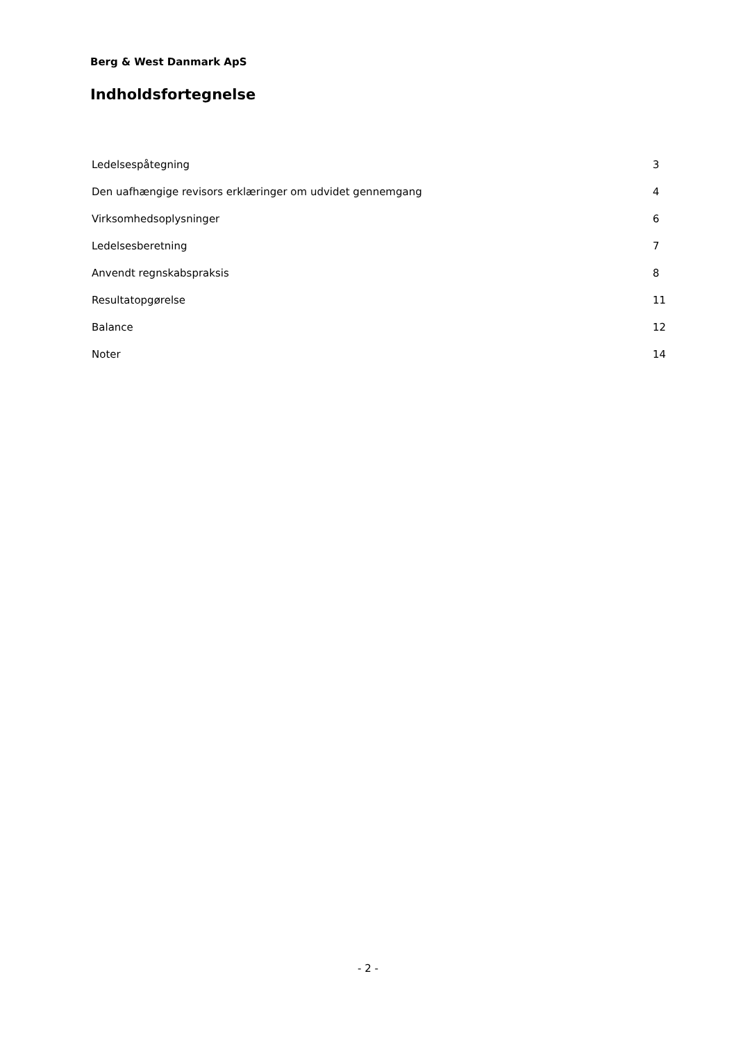Berg & West Danmark ApS
Indholdsfortegnelse
| Ledelsespåtegning | 3 |
| Den uafhængige revisors erklæringer om udvidet gennemgang | 4 |
| Virksomhedsoplysninger | 6 |
| Ledelsesberetning | 7 |
| Anvendt regnskabspraksis | 8 |
| Resultatopgørelse | 11 |
| Balance | 12 |
| Noter | 14 |
- 2 -